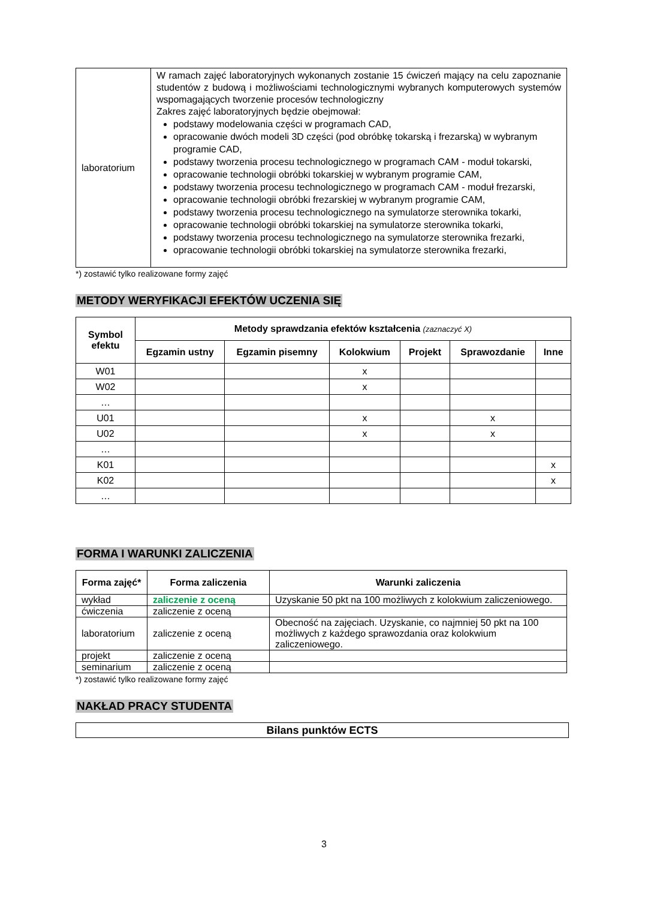| laboratorium | W ramach zajęć laboratoryjnych wykonanych zostanie 15 ćwiczeń mający na celu zapoznanie studentów z budową i możliwościami technologicznymi wybranych komputerowych systemów wspomagających tworzenie procesów technologiczny Zakres zajęć laboratoryjnych będzie obejmował: podstawy modelowania części w programach CAD, opracowanie dwóch modeli 3D części (pod obróbkę tokarską i frezarską) w wybranym programie CAD, podstawy tworzenia procesu technologicznego w programach CAM - moduł tokarski, opracowanie technologii obróbki tokarskiej w wybranym programie CAM, podstawy tworzenia procesu technologicznego w programach CAM - moduł frezarski, opracowanie technologii obróbki frezarskiej w wybranym programie CAM, podstawy tworzenia procesu technologicznego na symulatorze sterownika tokarki, opracowanie technologii obróbki tokarskiej na symulatorze sterownika tokarki, podstawy tworzenia procesu technologicznego na symulatorze sterownika frezarki, opracowanie technologii obróbki tokarskiej na symulatorze sterownika frezarki, |
*) zostawić tylko realizowane formy zajęć
METODY WERYFIKACJI EFEKTÓW UCZENIA SIĘ
| Symbol efektu | Metody sprawdzania efektów kształcenia (zaznaczyć X) | | | | | |
| --- | --- | --- | --- | --- | --- | --- |
| | Egzamin ustny | Egzamin pisemny | Kolokwium | Projekt | Sprawozdanie | Inne |
| W01 | | | x | | | |
| W02 | | | x | | | |
| … | | | | | | |
| U01 | | | x | | x | |
| U02 | | | x | | x | |
| … | | | | | | |
| K01 | | | | | | x |
| K02 | | | | | | x |
| … | | | | | | |
FORMA I WARUNKI ZALICZENIA
| Forma zajęć* | Forma zaliczenia | Warunki zaliczenia |
| --- | --- | --- |
| wykład | zaliczenie z oceną | Uzyskanie 50 pkt na 100 możliwych z kolokwium zaliczeniowego. |
| ćwiczenia | zaliczenie z oceną | |
| laboratorium | zaliczenie z oceną | Obecność na zajęciach. Uzyskanie, co najmniej 50 pkt na 100 możliwych z każdego sprawozdania oraz kolokwium zaliczeniowego. |
| projekt | zaliczenie z oceną | |
| seminarium | zaliczenie z oceną | |
*) zostawić tylko realizowane formy zajęć
NAKŁAD PRACY STUDENTA
| Bilans punktów ECTS |
| --- |
3